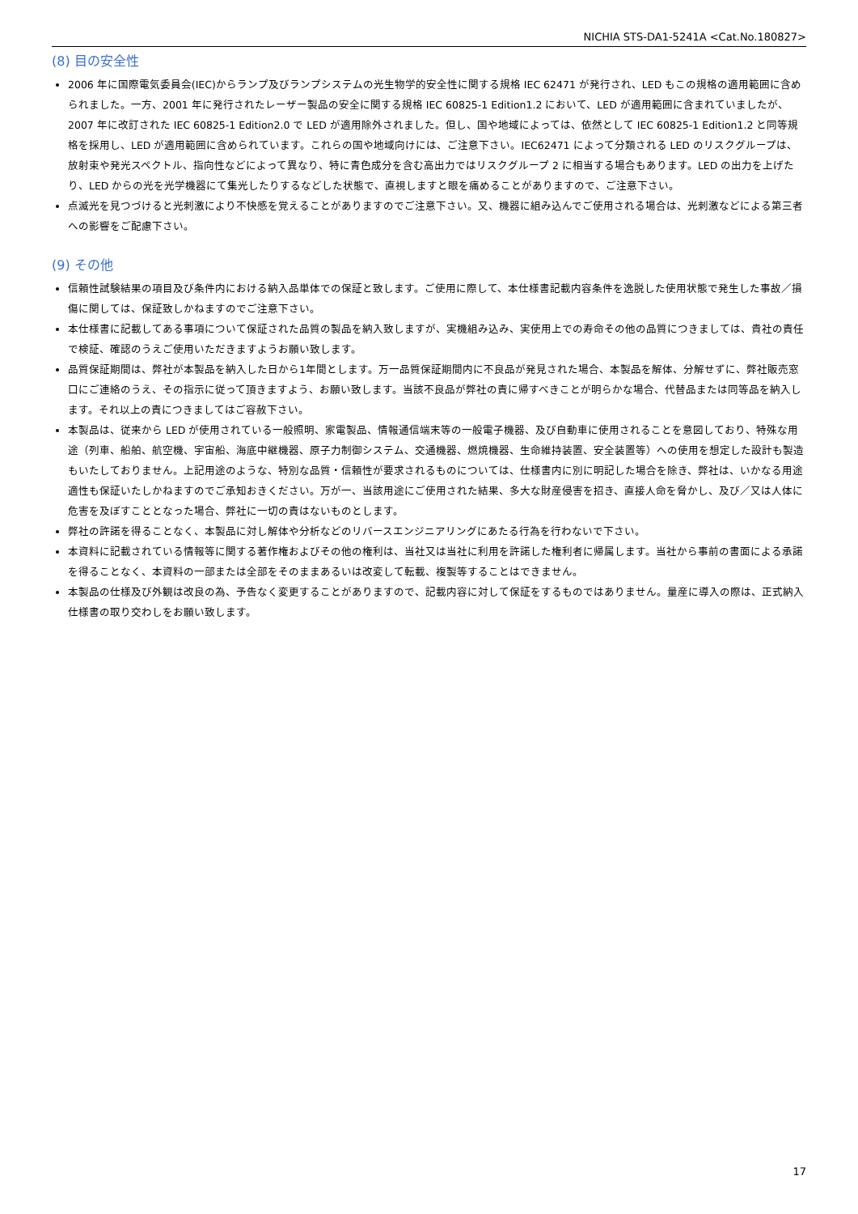NICHIA STS-DA1-5241A <Cat.No.180827>
(8) 目の安全性
2006 年に国際電気委員会(IEC)からランプ及びランプシステムの光生物学的安全性に関する規格 IEC 62471 が発行され、LED もこの規格の適用範囲に含められました。一方、2001 年に発行されたレーザー製品の安全に関する規格 IEC 60825-1 Edition1.2 において、LED が適用範囲に含まれていましたが、2007 年に改訂された IEC 60825-1 Edition2.0 で LED が適用除外されました。但し、国や地域によっては、依然として IEC 60825-1 Edition1.2 と同等規格を採用し、LED が適用範囲に含められています。これらの国や地域向けには、ご注意下さい。IEC62471 によって分類される LED のリスクグループは、放射束や発光スペクトル、指向性などによって異なり、特に青色成分を含む高出力ではリスクグループ 2 に相当する場合もあります。LED の出力を上げたり、LED からの光を光学機器にて集光したりするなどした状態で、直視しますと眼を痛めることがありますので、ご注意下さい。
点滅光を見つづけると光刺激により不快感を覚えることがありますのでご注意下さい。又、機器に組み込んでご使用される場合は、光刺激などによる第三者への影響をご配慮下さい。
(9) その他
信頼性試験結果の項目及び条件内における納入品単体での保証と致します。ご使用に際して、本仕様書記載内容条件を逸脱した使用状態で発生した事故／損傷に関しては、保証致しかねますのでご注意下さい。
本仕様書に記載してある事項について保証された品質の製品を納入致しますが、実機組み込み、実使用上での寿命その他の品質につきましては、貴社の責任で検証、確認のうえご使用いただきますようお願い致します。
品質保証期間は、弊社が本製品を納入した日から1年間とします。万一品質保証期間内に不良品が発見された場合、本製品を解体、分解せずに、弊社販売窓口にご連絡のうえ、その指示に従って頂きますよう、お願い致します。当該不良品が弊社の責に帰すべきことが明らかな場合、代替品または同等品を納入します。それ以上の責につきましてはご容赦下さい。
本製品は、従来から LED が使用されている一般照明、家電製品、情報通信端末等の一般電子機器、及び自動車に使用されることを意図しており、特殊な用途（列車、船舶、航空機、宇宙船、海底中継機器、原子力制御システム、交通機器、燃焼機器、生命維持装置、安全装置等）への使用を想定した設計も製造もいたしておりません。上記用途のような、特別な品質・信頼性が要求されるものについては、仕様書内に別に明記した場合を除き、弊社は、いかなる用途適性も保証いたしかねますのでご承知おきください。万が一、当該用途にご使用された結果、多大な財産侵害を招き、直接人命を脅かし、及び／又は人体に危害を及ぼすこととなった場合、弊社に一切の責はないものとします。
弊社の許諾を得ることなく、本製品に対し解体や分析などのリバースエンジニアリングにあたる行為を行わないで下さい。
本資料に記載されている情報等に関する著作権およびその他の権利は、当社又は当社に利用を許諾した権利者に帰属します。当社から事前の書面による承諾を得ることなく、本資料の一部または全部をそのままあるいは改変して転載、複製等することはできません。
本製品の仕様及び外観は改良の為、予告なく変更することがありますので、記載内容に対して保証をするものではありません。量産に導入の際は、正式納入仕様書の取り交わしをお願い致します。
17